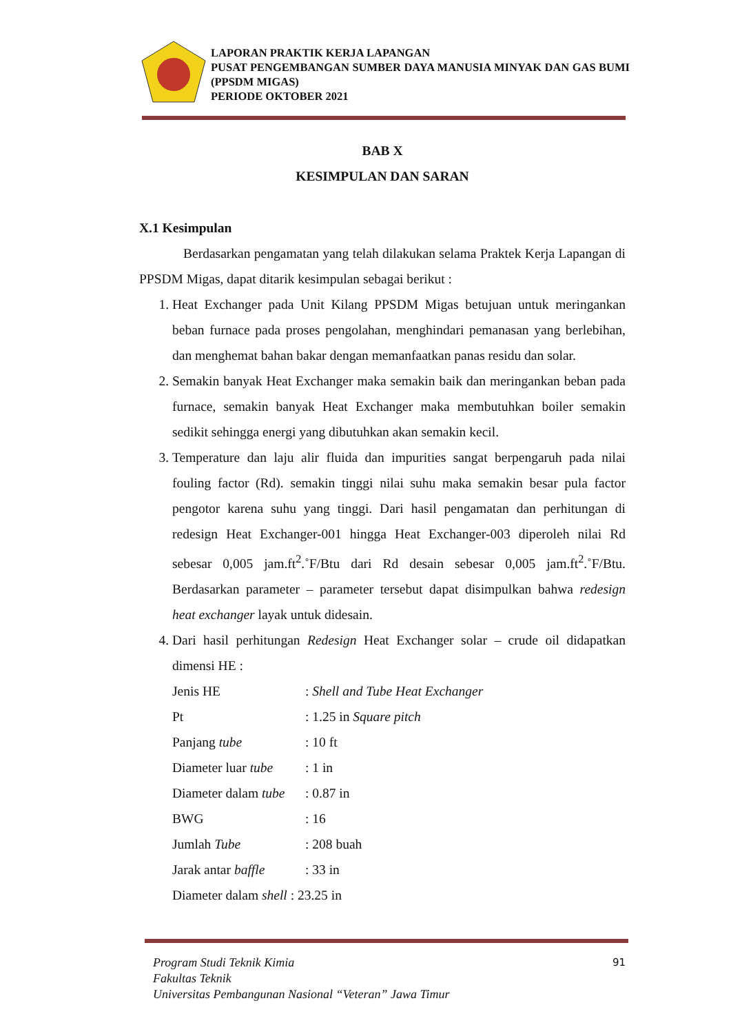LAPORAN PRAKTIK KERJA LAPANGAN
PUSAT PENGEMBANGAN SUMBER DAYA MANUSIA MINYAK DAN GAS BUMI (PPSDM MIGAS)
PERIODE OKTOBER 2021
BAB X
KESIMPULAN DAN SARAN
X.1 Kesimpulan
Berdasarkan pengamatan yang telah dilakukan selama Praktek Kerja Lapangan di PPSDM Migas, dapat ditarik kesimpulan sebagai berikut :
1. Heat Exchanger pada Unit Kilang PPSDM Migas betujuan untuk meringankan beban furnace pada proses pengolahan, menghindari pemanasan yang berlebihan, dan menghemat bahan bakar dengan memanfaatkan panas residu dan solar.
2. Semakin banyak Heat Exchanger maka semakin baik dan meringankan beban pada furnace, semakin banyak Heat Exchanger maka membutuhkan boiler semakin sedikit sehingga energi yang dibutuhkan akan semakin kecil.
3. Temperature dan laju alir fluida dan impurities sangat berpengaruh pada nilai fouling factor (Rd). semakin tinggi nilai suhu maka semakin besar pula factor pengotor karena suhu yang tinggi. Dari hasil pengamatan dan perhitungan di redesign Heat Exchanger-001 hingga Heat Exchanger-003 diperoleh nilai Rd sebesar 0,005 jam.ft<sup>2</sup>.˚F/Btu dari Rd desain sebesar 0,005 jam.ft<sup>2</sup>.˚F/Btu. Berdasarkan parameter – parameter tersebut dapat disimpulkan bahwa redesign heat exchanger layak untuk didesain.
4. Dari hasil perhitungan Redesign Heat Exchanger solar – crude oil didapatkan dimensi HE :
Jenis HE: Shell and Tube Heat Exchanger Pt: 1.25 in Square pitch Panjang tube: 10 ft Diameter luar tube: 1 in Diameter dalam tube: 0.87 in BWG: 16 Jumlah Tube: 208 buah Jarak antar baffle: 33 in
Diameter dalam shell : 23.25 in
Program Studi Teknik Kimia
Fakultas Teknik
Universitas Pembangunan Nasional “Veteran” Jawa Timur
91